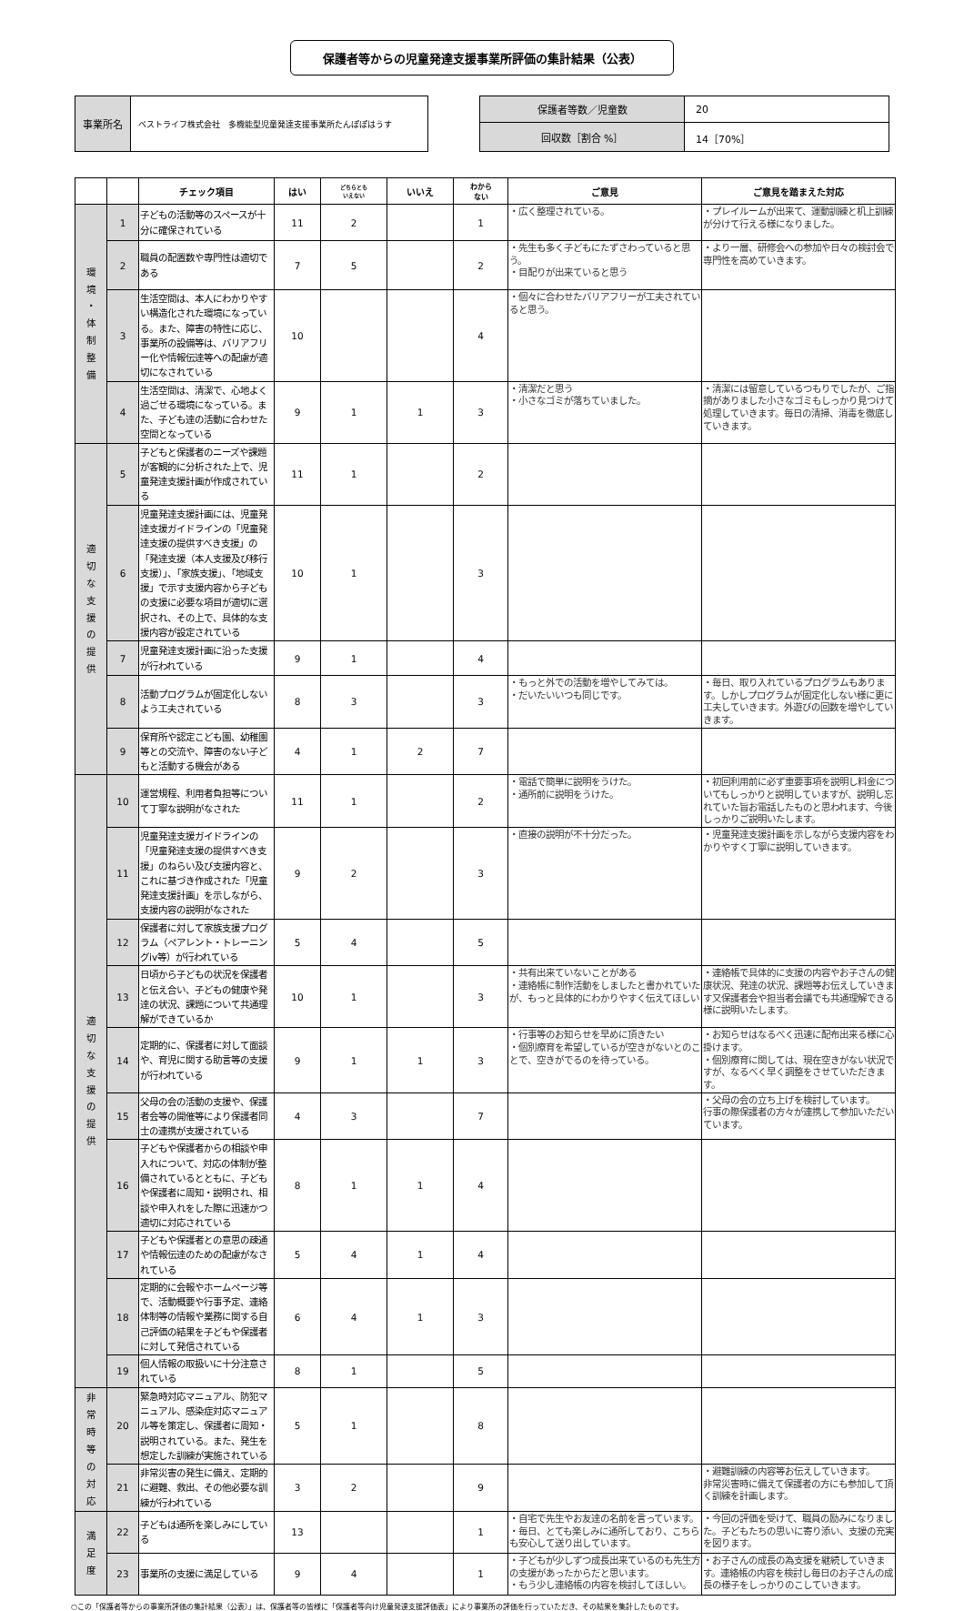保護者等からの児童発達支援事業所評価の集計結果（公表）
| 事業所名 | ベストライフ株式会社 多機能型児童発達支援事業所たんぽぽはうす |
| 保護者等数／児童数 | 20 |
| 回収数［割合 %］ | 14［70%］ |
| | | チェック項目 | はい | どちらとも いえない | いいえ | わから ない | ご意見 | ご意見を踏まえた対応 |
| --- | --- | --- | --- | --- | --- | --- | --- | --- |
| 環 境 ・ 体 制 整 備 | 1 | 子どもの活動等のスペースが十分に確保されている | 11 | 2 | | 1 | ・広く整理されている。 | ・プレイルームが出来て、運動訓練と机上訓練が分けて行える様になりました。 |
| | 2 | 職員の配置数や専門性は適切である | 7 | 5 | | 2 | ・先生も多く子どもにたずさわっていると思う。 ・目配りが出来ていると思う | ・より一層、研修会への参加や日々の検討会で専門性を高めていきます。 |
| | 3 | 生活空間は、本人にわかりやすい構造化された環境になっている。また、障害の特性に応じ、事業所の設備等は、バリアフリー化や情報伝達等への配慮が適切になされている | 10 | | | 4 | ・個々に合わせたバリアフリーが工夫されていると思う。 | |
| | 4 | 生活空間は、清潔で、心地よく過ごせる環境になっている。また、子ども達の活動に合わせた空間となっている | 9 | 1 | 1 | 3 | ・清潔だと思う ・小さなゴミが落ちていました。 | ・清潔には留意しているつもりでしたが、ご指摘がありました小さなゴミもしっかり見つけて処理していきます。毎日の清掃、消毒を徹底していきます。 |
| 適 切 な 支 援 の 提 供 | 5 | 子どもと保護者のニーズや課題が客観的に分析された上で、児童発達支援計画が作成されている | 11 | 1 | | 2 | | |
| | 6 | 児童発達支援計画には、児童発達支援ガイドラインの「児童発達支援の提供すべき支援」の「発達支援（本人支援及び移行支援）」、「家族支援」、「地域支援」で示す支援内容から子どもの支援に必要な項目が適切に選択され、その上で、具体的な支援内容が設定されている | 10 | 1 | | 3 | | |
| | 7 | 児童発達支援計画に沿った支援が行われている | 9 | 1 | | 4 | | |
| | 8 | 活動プログラムが固定化しないよう工夫されている | 8 | 3 | | 3 | ・もっと外での活動を増やしてみては。 ・だいたいいつも同じです。 | ・毎日、取り入れているプログラムもあります。しかしプログラムが固定化しない様に更に工夫していきます。外遊びの回数を増やしていきます。 |
| | 9 | 保育所や認定こども園、幼稚園等との交流や、障害のない子どもと活動する機会がある | 4 | 1 | 2 | 7 | | |
| 適 切 な 支 援 の 提 供 | 10 | 運営規程、利用者負担等について丁寧な説明がなされた | 11 | 1 | | 2 | ・電話で簡単に説明をうけた。 ・通所前に説明をうけた。 | ・初回利用前に必ず重要事項を説明し料金についてもしっかりと説明していますが、説明し忘れていた旨お電話したものと思われます、今後しっかりご説明いたします。 |
| | 11 | 児童発達支援ガイドラインの「児童発達支援の提供すべき支援」のねらい及び支援内容と、これに基づき作成された「児童発達支援計画」を示しながら、支援内容の説明がなされた | 9 | 2 | | 3 | ・直接の説明が不十分だった。 | ・児童発達支援計画を示しながら支援内容をわかりやすく丁寧に説明していきます。 |
| | 12 | 保護者に対して家族支援プログラム（ペアレント・トレーニングiv等）が行われている | 5 | 4 | | 5 | | |
| | 13 | 日頃から子どもの状況を保護者と伝え合い、子どもの健康や発達の状況、課題について共通理解ができているか | 10 | 1 | | 3 | ・共有出来ていないことがある ・連絡帳に制作活動をしましたと書かれていたが、もっと具体的にわかりやすく伝えてほしい | ・連絡帳で具体的に支援の内容やお子さんの健康状況、発達の状況、課題等お伝えしていきます又保護者会や担当者会議でも共通理解できる様に説明いたします。 |
| | 14 | 定期的に、保護者に対して面談や、育児に関する助言等の支援が行われている | 9 | 1 | 1 | 3 | ・行事等のお知らせを早めに頂きたい ・個別療育を希望しているが空きがないとのことで、空きがでるのを待っている。 | ・お知らせはなるべく迅速に配布出来る様に心掛けます。 ・個別療育に関しては、現在空きがない状況ですが、なるべく早く調整をさせていただきます。 |
| | 15 | 父母の会の活動の支援や、保護者会等の開催等により保護者同士の連携が支援されている | 4 | 3 | | 7 | | ・父母の会の立ち上げを検討しています。 行事の際保護者の方々が連携して参加いただいています。 |
| | 16 | 子どもや保護者からの相談や申入れについて、対応の体制が整備されているとともに、子どもや保護者に周知・説明され、相談や申入れをした際に迅速かつ適切に対応されている | 8 | 1 | 1 | 4 | | |
| | 17 | 子どもや保護者との意思の疎通や情報伝達のための配慮がなされている | 5 | 4 | 1 | 4 | | |
| | 18 | 定期的に会報やホームページ等で、活動概要や行事予定、連絡体制等の情報や業務に関する自己評価の結果を子どもや保護者に対して発信されている | 6 | 4 | 1 | 3 | | |
| | 19 | 個人情報の取扱いに十分注意されている | 8 | 1 | | 5 | | |
| 非 常 時 等 の 対 応 | 20 | 緊急時対応マニュアル、防犯マニュアル、感染症対応マニュアル等を策定し、保護者に周知・説明されている。また、発生を想定した訓練が実施されている | 5 | 1 | | 8 | | |
| | 21 | 非常災害の発生に備え、定期的に避難、救出、その他必要な訓練が行われている | 3 | 2 | | 9 | | ・避難訓練の内容等お伝えしていきます。 非常災害時に備えて保護者の方にも参加して頂く訓練を計画します。 |
| 満 足 度 | 22 | 子どもは通所を楽しみにしている | 13 | | | 1 | ・自宅で先生やお友達の名前を言っています。 ・毎日、とても楽しみに通所しており、こちらも安心して送り出しています。 | ・今回の評価を受けて、職員の励みになりました。子どもたちの思いに寄り添い、支援の充実を図ります。 |
| | 23 | 事業所の支援に満足している | 9 | 4 | | 1 | ・子どもが少しずつ成長出来ているのも先生方の支援があったからだと思います。 ・もう少し連絡帳の内容を検討してほしい。 | ・お子さんの成長の為支援を継続していきます。連絡帳の内容を検討し毎日のお子さんの成長の様子をしっかりのこしていきます。 |
○この「保護者等からの事業所評価の集計結果（公表）」は、保護者等の皆様に「保護者等向け児童発達支援評価表」により事業所の評価を行っていただき、その結果を集計したものです。